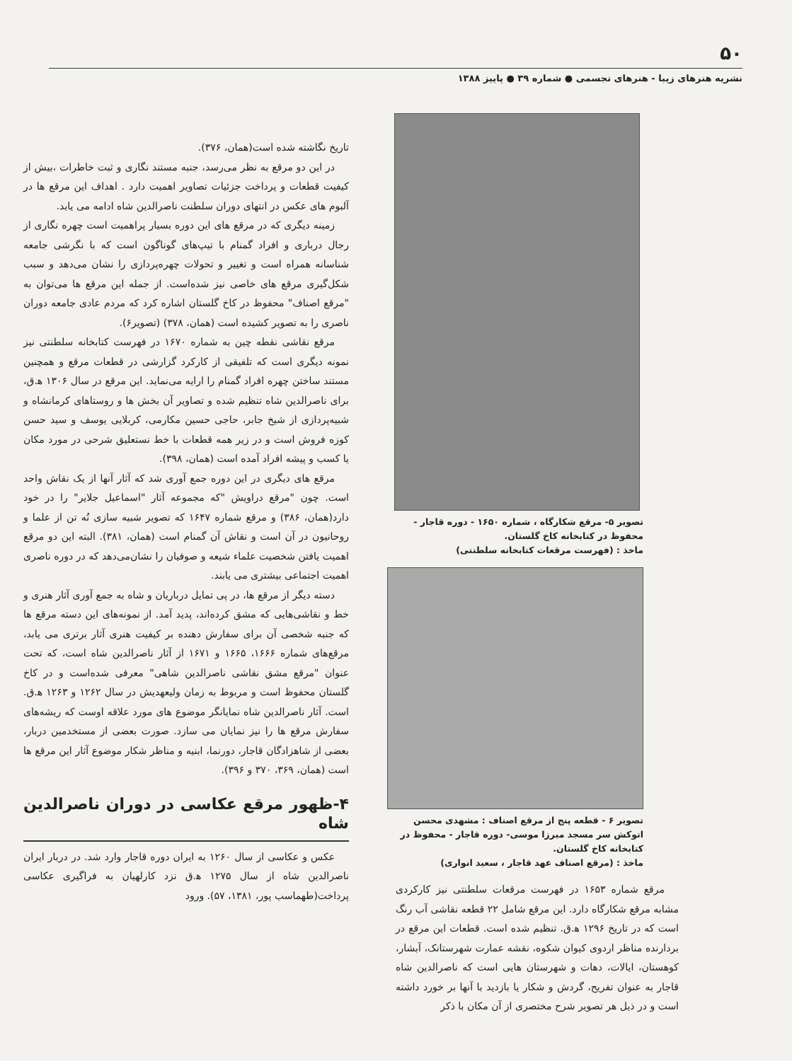۵۰
نشریه هنرهای زیبا - هنرهای تجسمی ● شماره ۳۹ ● پاییز ۱۳۸۸
تصویر ۵- مرقع شکارگاه ، شماره ۱۶۵۰ - دوره قاجار - محفوظ در کتابخانه کاخ گلستان.
ماخذ : (فهرست مرقعات کتابخانه سلطنتی)
تصویر ۶ - قطعه پنج از مرقع اصناف : مشهدی محسن اتوکش سر مسجد میرزا موسی- دوره قاجار - محفوظ در کتابخانه کاخ گلستان.
ماخذ : (مرقع اصناف عهد قاجار ، سعید انواری)
مرقع شماره ۱۶۵۳ در فهرست مرقعات سلطنتی نیز کارکردی مشابه مرقع شکارگاه دارد. این مرقع شامل ۲۲ قطعه نقاشی آب رنگ است که در تاریخ ۱۲۹۶ ه‍.ق. تنظیم شده است. قطعات این مرقع در بردارنده مناظر اردوی کیوان شکوه، نقشه عمارت شهرستانک، آبشار، کوهستان، ایالات، دهات و شهرستان هایی است که ناصرالدین شاه قاجار به عنوان تفریح، گردش و شکار یا بازدید با آنها بر خورد داشته است و در ذیل هر تصویر شرح مختصری از آن مکان با ذکر
تاریخ نگاشته شده است(همان، ۳۷۶).
در این دو مرقع به نظر می‌رسد، جنبه مستند نگاری و ثبت خاطرات ،بیش از کیفیت قطعات و پرداخت جزئیات تصاویر اهمیت دارد . اهداف این مرقع ها در آلبوم های عکس در انتهای دوران سلطنت ناصرالدین شاه ادامه می یابد.
زمینه دیگری که در مرقع های این دوره بسیار پراهمیت است چهره نگاری از رجال درباری و افراد گمنام با تیپ‌های گوناگون است که با نگرشی جامعه شناسانه همراه است و تغییر و تحولات چهره‌پردازی را نشان می‌دهد و سبب شکل‌گیری مرقع های خاصی نیز شده‌است. از جمله این مرقع ها می‌توان به "مرقع اصناف" محفوظ در کاخ گلستان اشاره کرد که مردم عادی جامعه دوران ناصری را به تصویر کشیده است (همان، ۳۷۸) (تصویر۶).
مرقع نقاشی نقطه چین به شماره ۱۶۷۰ در فهرست کتابخانه سلطنتی نیز نمونه دیگری است که تلفیقی از کارکرد گزارشی در قطعات مرقع و همچنین مستند ساختن چهره افراد گمنام را ارایه می‌نماید. این مرقع در سال ۱۳۰۶ ه‍.ق، برای ناصرالدین شاه تنظیم شده و تصاویر آن بخش ها و روستاهای کرمانشاه و شبیه‌پردازی از شیخ جابر، حاجی حسین مکارمی، کربلایی یوسف و سید حسن کوزه فروش است و در زیر همه قطعات با خط نستعلیق شرحی در مورد مکان یا کسب و پیشه افراد آمده است (همان، ۳۹۸).
مرقع های دیگری در این دوره جمع آوری شد که آثار آنها از یک نقاش واحد است. چون "مرقع دراویش "که مجموعه آثار "اسماعیل جلایر" را در خود دارد(همان، ۳۸۶) و مرقع شماره ۱۶۴۷ که تصویر شبیه سازی نُه تن از علما و روحانیون در آن است و نقاش آن گمنام است (همان، ۳۸۱). البته این دو مرقع اهمیت یافتن شخصیت علماء شیعه و صوفیان را نشان‌می‌دهد که در دوره ناصری اهمیت اجتماعی بیشتری می یابند.
دسته دیگر از مرقع ها، در پی تمایل درباریان و شاه به جمع آوری آثار هنری و خط و نقاشی‌هایی که مشق کرده‌اند، پدید آمد. از نمونه‌های این دسته مرقع ها که جنبه شخصی آن برای سفارش دهنده بر کیفیت هنری آثار برتری می یابد، مرقع‌های شماره ۱۶۶۶، ۱۶۶۵ و ۱۶۷۱ از آثار ناصرالدین شاه است، که تحت عنوان "مرقع مشق نقاشی ناصرالدین شاهی" معرفی شده‌است و در کاخ گلستان محفوظ است و مربوط به زمان ولیعهدیش در سال ۱۲۶۲ و ۱۲۶۳ ه‍.ق. است. آثار ناصرالدین شاه نمایانگر موضوع های مورد علاقه اوست که ریشه‌های سفارش مرقع ها را نیز نمایان می سازد. صورت بعضی از مستخدمین دربار، بعضی از شاهزادگان قاجار، دورنما، ابنیه و مناظر شکار موضوع آثار این مرقع ها است (همان، ۳۶۹، ۳۷۰ و ۳۹۶).
۴-ظهور مرقع عکاسی در دوران ناصرالدین شاه
عکس و عکاسی از سال ۱۲۶۰ به ایران دوره قاجار وارد شد. در دربار ایران ناصرالدین شاه از سال ۱۲۷۵ ه‍.ق نزد کارلهیان به فراگیری عکاسی پرداخت(طهماسب پور، ۱۳۸۱، ۵۷). ورود